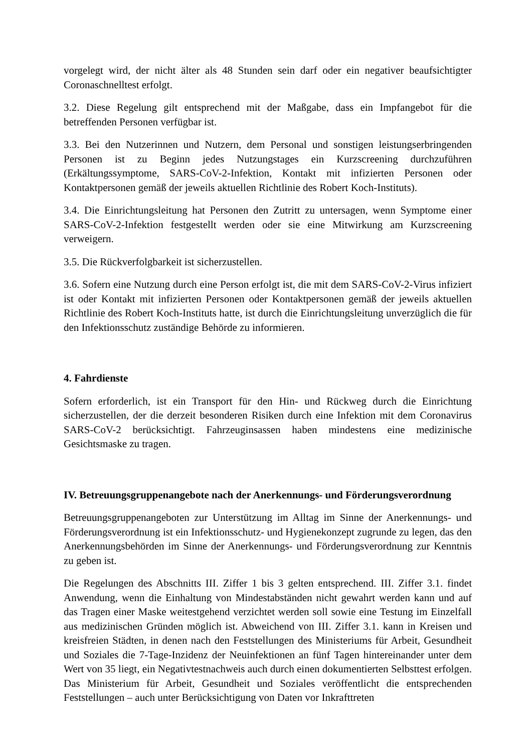vorgelegt wird, der nicht älter als 48 Stunden sein darf oder ein negativer beaufsichtigter Coronaschnelltest erfolgt.
3.2. Diese Regelung gilt entsprechend mit der Maßgabe, dass ein Impfangebot für die betreffenden Personen verfügbar ist.
3.3. Bei den Nutzerinnen und Nutzern, dem Personal und sonstigen leistungserbringenden Personen ist zu Beginn jedes Nutzungstages ein Kurzscreening durchzuführen (Erkältungssymptome, SARS-CoV-2-Infektion, Kontakt mit infizierten Personen oder Kontaktpersonen gemäß der jeweils aktuellen Richtlinie des Robert Koch-Instituts).
3.4. Die Einrichtungsleitung hat Personen den Zutritt zu untersagen, wenn Symptome einer SARS-CoV-2-Infektion festgestellt werden oder sie eine Mitwirkung am Kurzscreening verweigern.
3.5. Die Rückverfolgbarkeit ist sicherzustellen.
3.6. Sofern eine Nutzung durch eine Person erfolgt ist, die mit dem SARS-CoV-2-Virus infiziert ist oder Kontakt mit infizierten Personen oder Kontaktpersonen gemäß der jeweils aktuellen Richtlinie des Robert Koch-Instituts hatte, ist durch die Einrichtungsleitung unverzüglich die für den Infektionsschutz zuständige Behörde zu informieren.
4. Fahrdienste
Sofern erforderlich, ist ein Transport für den Hin- und Rückweg durch die Einrichtung sicherzustellen, der die derzeit besonderen Risiken durch eine Infektion mit dem Coronavirus SARS-CoV-2 berücksichtigt. Fahrzeuginsassen haben mindestens eine medizinische Gesichtsmaske zu tragen.
IV. Betreuungsgruppenangebote nach der Anerkennungs- und Förderungsverordnung
Betreuungsgruppenangeboten zur Unterstützung im Alltag im Sinne der Anerkennungs- und Förderungsverordnung ist ein Infektionsschutz- und Hygienekonzept zugrunde zu legen, das den Anerkennungsbehörden im Sinne der Anerkennungs- und Förderungsverordnung zur Kenntnis zu geben ist.
Die Regelungen des Abschnitts III. Ziffer 1 bis 3 gelten entsprechend. III. Ziffer 3.1. findet Anwendung, wenn die Einhaltung von Mindestabständen nicht gewahrt werden kann und auf das Tragen einer Maske weitestgehend verzichtet werden soll sowie eine Testung im Einzelfall aus medizinischen Gründen möglich ist. Abweichend von III. Ziffer 3.1. kann in Kreisen und kreisfreien Städten, in denen nach den Feststellungen des Ministeriums für Arbeit, Gesundheit und Soziales die 7-Tage-Inzidenz der Neuinfektionen an fünf Tagen hintereinander unter dem Wert von 35 liegt, ein Negativtestnachweis auch durch einen dokumentierten Selbsttest erfolgen. Das Ministerium für Arbeit, Gesundheit und Soziales veröffentlicht die entsprechenden Feststellungen – auch unter Berücksichtigung von Daten vor Inkrafttreten